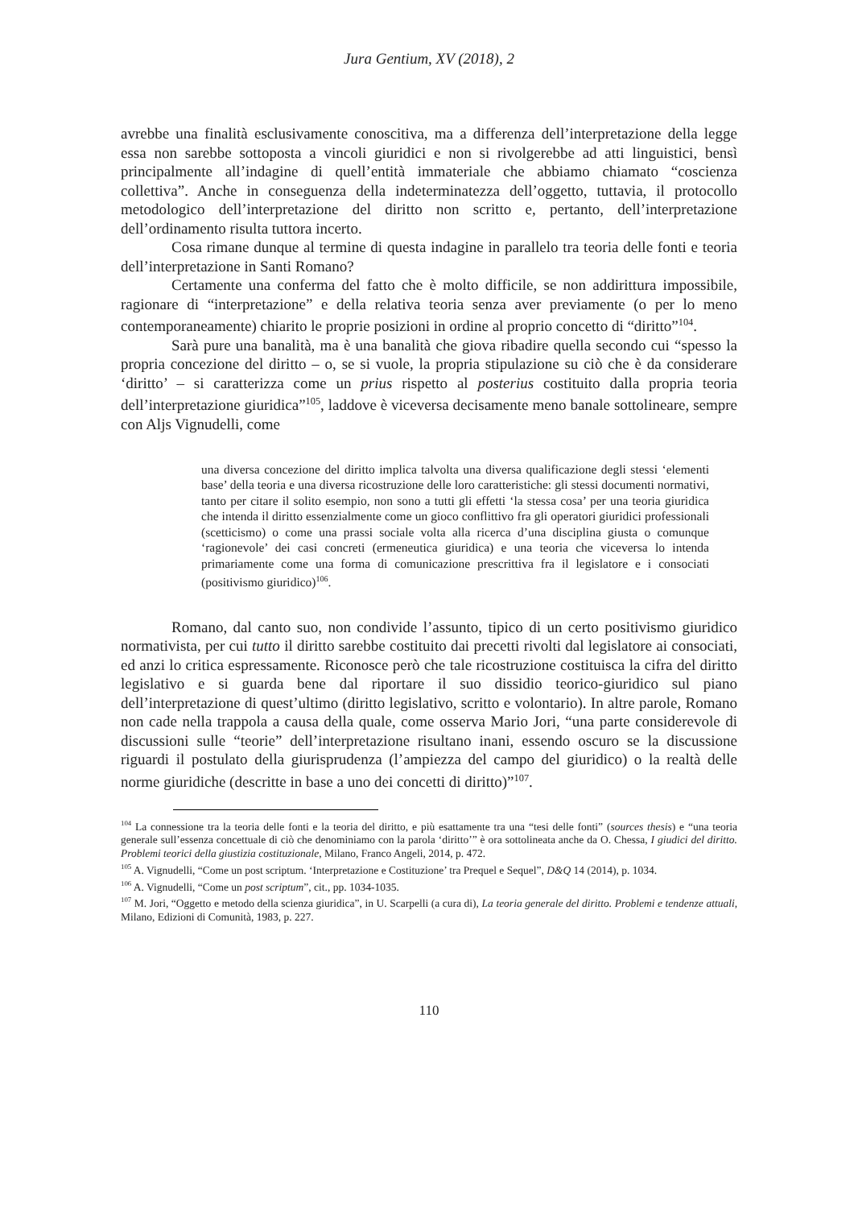Jura Gentium, XV (2018), 2
avrebbe una finalità esclusivamente conoscitiva, ma a differenza dell’interpretazione della legge essa non sarebbe sottoposta a vincoli giuridici e non si rivolgerebbe ad atti linguistici, bensì principalmente all’indagine di quell’entità immateriale che abbiamo chiamato “coscienza collettiva”. Anche in conseguenza della indeterminatezza dell’oggetto, tuttavia, il protocollo metodologico dell’interpretazione del diritto non scritto e, pertanto, dell’interpretazione dell’ordinamento risulta tuttora incerto.
Cosa rimane dunque al termine di questa indagine in parallelo tra teoria delle fonti e teoria dell’interpretazione in Santi Romano?
Certamente una conferma del fatto che è molto difficile, se non addirittura impossibile, ragionare di “interpretazione” e della relativa teoria senza aver previamente (o per lo meno contemporaneamente) chiarito le proprie posizioni in ordine al proprio concetto di “diritto”<sup>104</sup>.
Sarà pure una banalità, ma è una banalità che giova ribadire quella secondo cui “spesso la propria concezione del diritto – o, se si vuole, la propria stipulazione su ciò che è da considerare ‘diritto’ – si caratterizza come un prius rispetto al posterius costituito dalla propria teoria dell’interpretazione giuridica”<sup>105</sup>, laddove è viceversa decisamente meno banale sottolineare, sempre con Aljs Vignudelli, come
una diversa concezione del diritto implica talvolta una diversa qualificazione degli stessi ‘elementi base’ della teoria e una diversa ricostruzione delle loro caratteristiche: gli stessi documenti normativi, tanto per citare il solito esempio, non sono a tutti gli effetti ‘la stessa cosa’ per una teoria giuridica che intenda il diritto essenzialmente come un gioco conflittivo fra gli operatori giuridici professionali (scetticismo) o come una prassi sociale volta alla ricerca d’una disciplina giusta o comunque ‘ragionevole’ dei casi concreti (ermeneutica giuridica) e una teoria che viceversa lo intenda primariamente come una forma di comunicazione prescrittiva fra il legislatore e i consociati (positivismo giuridico)<sup>106</sup>.
Romano, dal canto suo, non condivide l’assunto, tipico di un certo positivismo giuridico normativista, per cui tutto il diritto sarebbe costituito dai precetti rivolti dal legislatore ai consociati, ed anzi lo critica espressamente. Riconosce però che tale ricostruzione costituisca la cifra del diritto legislativo e si guarda bene dal riportare il suo dissidio teorico-giuridico sul piano dell’interpretazione di quest’ultimo (diritto legislativo, scritto e volontario). In altre parole, Romano non cade nella trappola a causa della quale, come osserva Mario Jori, “una parte considerevole di discussioni sulle “teorie” dell’interpretazione risultano inani, essendo oscuro se la discussione riguardi il postulato della giurisprudenza (l’ampiezza del campo del giuridico) o la realtà delle norme giuridiche (descritte in base a uno dei concetti di diritto)”<sup>107</sup>.
<sup>104</sup> La connessione tra la teoria delle fonti e la teoria del diritto, e più esattamente tra una “tesi delle fonti” (sources thesis) e “una teoria generale sull’essenza concettuale di ciò che denominiamo con la parola ‘diritto’” è ora sottolineata anche da O. Chessa, I giudici del diritto. Problemi teorici della giustizia costituzionale, Milano, Franco Angeli, 2014, p. 472.
<sup>105</sup> A. Vignudelli, “Come un post scriptum. ‘Interpretazione e Costituzione’ tra Prequel e Sequel”, D&Q 14 (2014), p. 1034.
<sup>106</sup> A. Vignudelli, “Come un post scriptum”, cit., pp. 1034-1035.
<sup>107</sup> M. Jori, “Oggetto e metodo della scienza giuridica”, in U. Scarpelli (a cura di), La teoria generale del diritto. Problemi e tendenze attuali, Milano, Edizioni di Comunità, 1983, p. 227.
110